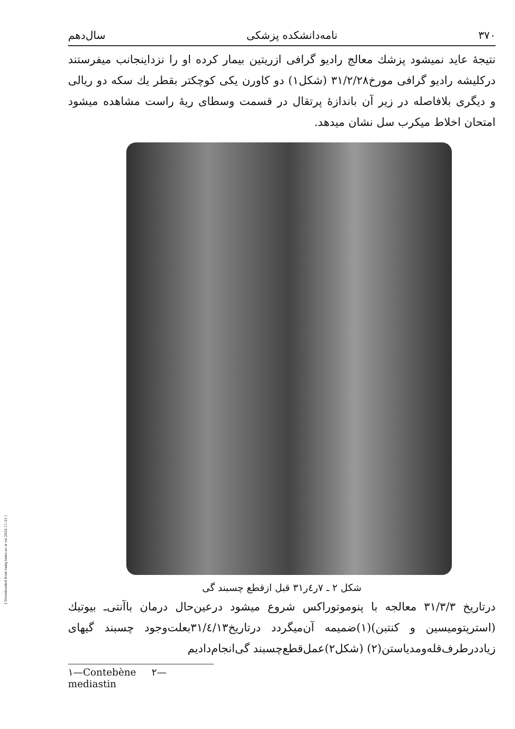[ Downloaded from tumj.tums.ac.ir on 2024-11-23 ]
۳۷۰ نامه‌دانشکده پزشکی سال‌دهم
نتیجهٔ عاید نمیشود پزشك معالج رادیو گرافی ازریتین بیمار کرده او را نزداینجانب میفرستند درکلیشه رادیو گرافی مورخ۳۱/۲/۲۸ (شکل۱) دو کاورن یکی کوچکتر بقطر یك سکه دو ریالی و دیگری بلافاصله در زیر آن باندازهٔ پرتقال در قسمت وسطای ریهٔ راست مشاهده میشود امتحان اخلاط میکرب سل نشان میدهد.
شکل ۲ ـ ۷ر٤ر۳۱ قبل ازقطع چسبند گی
درتاریخ ۳۱/۳/۳ معالجه با پنوموتوراکس شروع میشود درعین‌حال درمان باآنتی‌ـ بیوتیك (استرپتومیسین و کنتبن)(۱)ضمیمه آن‌میگردد درتاریخ۳۱/٤/۱۳بعلت‌وجود چسبند گیهای زیاددرطرف‌قله‌ومدیاستن(۲) (شکل۲)عمل‌قطع‌چسبند گی‌انجام‌دادیم
۱—Contebène ۲—mediastin